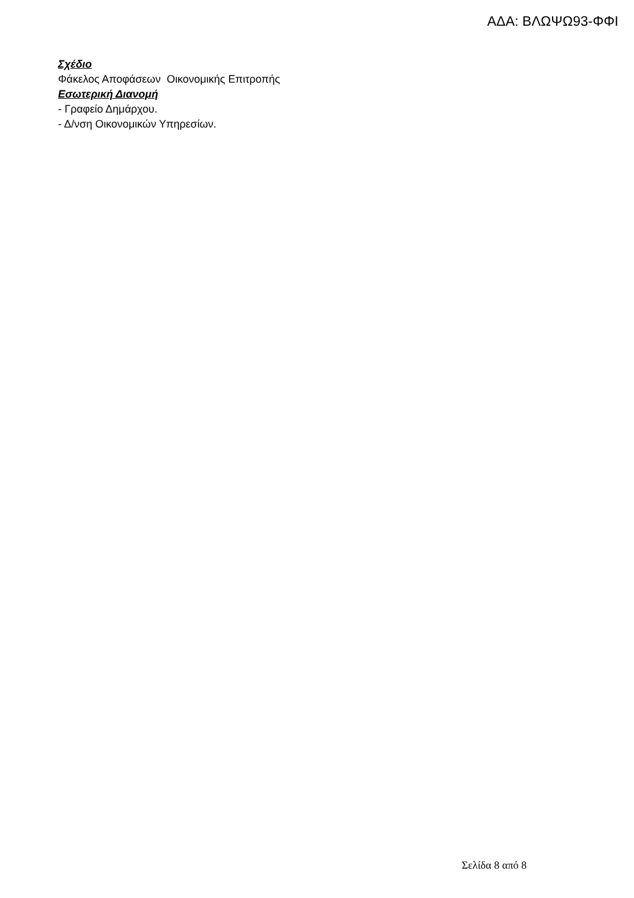ΑΔΑ: ΒΛΩΨΩ93-ΦΦΙ
Σχέδιο
Φάκελος Αποφάσεων Οικονομικής Επιτροπής
Εσωτερική Διανομή
- Γραφείο Δημάρχου.
- Δ/νση Οικονομικών Υπηρεσίων.
Σελίδα 8 από 8